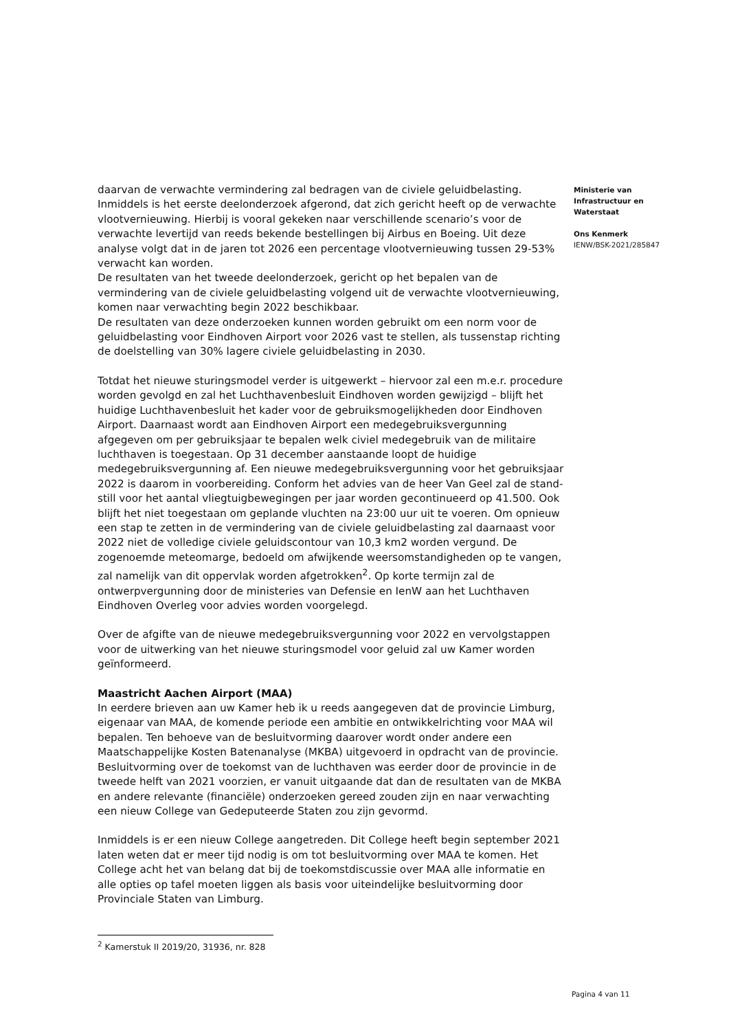daarvan de verwachte vermindering zal bedragen van de civiele geluidbelasting. Inmiddels is het eerste deelonderzoek afgerond, dat zich gericht heeft op de verwachte vlootvernieuwing. Hierbij is vooral gekeken naar verschillende scenario’s voor de verwachte levertijd van reeds bekende bestellingen bij Airbus en Boeing. Uit deze analyse volgt dat in de jaren tot 2026 een percentage vlootvernieuwing tussen 29-53% verwacht kan worden.
De resultaten van het tweede deelonderzoek, gericht op het bepalen van de vermindering van de civiele geluidbelasting volgend uit de verwachte vlootvernieuwing, komen naar verwachting begin 2022 beschikbaar.
De resultaten van deze onderzoeken kunnen worden gebruikt om een norm voor de geluidbelasting voor Eindhoven Airport voor 2026 vast te stellen, als tussenstap richting de doelstelling van 30% lagere civiele geluidbelasting in 2030.
Totdat het nieuwe sturingsmodel verder is uitgewerkt – hiervoor zal een m.e.r. procedure worden gevolgd en zal het Luchthavenbesluit Eindhoven worden gewijzigd – blijft het huidige Luchthavenbesluit het kader voor de gebruiksmogelijkheden door Eindhoven Airport. Daarnaast wordt aan Eindhoven Airport een medegebruiksvergunning afgegeven om per gebruiksjaar te bepalen welk civiel medegebruik van de militaire luchthaven is toegestaan. Op 31 december aanstaande loopt de huidige medegebruiksvergunning af. Een nieuwe medegebruiksvergunning voor het gebruiksjaar 2022 is daarom in voorbereiding. Conform het advies van de heer Van Geel zal de stand-still voor het aantal vliegtuigbewegingen per jaar worden gecontinueerd op 41.500. Ook blijft het niet toegestaan om geplande vluchten na 23:00 uur uit te voeren. Om opnieuw een stap te zetten in de vermindering van de civiele geluidbelasting zal daarnaast voor 2022 niet de volledige civiele geluidscontour van 10,3 km2 worden vergund. De zogenoemde meteomarge, bedoeld om afwijkende weersomstandigheden op te vangen, zal namelijk van dit oppervlak worden afgetrokken<sup>2</sup>. Op korte termijn zal de ontwerpvergunning door de ministeries van Defensie en IenW aan het Luchthaven Eindhoven Overleg voor advies worden voorgelegd.
Over de afgifte van de nieuwe medegebruiksvergunning voor 2022 en vervolgstappen voor de uitwerking van het nieuwe sturingsmodel voor geluid zal uw Kamer worden geïnformeerd.
Maastricht Aachen Airport (MAA)
In eerdere brieven aan uw Kamer heb ik u reeds aangegeven dat de provincie Limburg, eigenaar van MAA, de komende periode een ambitie en ontwikkelrichting voor MAA wil bepalen. Ten behoeve van de besluitvorming daarover wordt onder andere een Maatschappelijke Kosten Batenanalyse (MKBA) uitgevoerd in opdracht van de provincie. Besluitvorming over de toekomst van de luchthaven was eerder door de provincie in de tweede helft van 2021 voorzien, er vanuit uitgaande dat dan de resultaten van de MKBA en andere relevante (financiële) onderzoeken gereed zouden zijn en naar verwachting een nieuw College van Gedeputeerde Staten zou zijn gevormd.
Inmiddels is er een nieuw College aangetreden. Dit College heeft begin september 2021 laten weten dat er meer tijd nodig is om tot besluitvorming over MAA te komen. Het College acht het van belang dat bij de toekomstdiscussie over MAA alle informatie en alle opties op tafel moeten liggen als basis voor uiteindelijke besluitvorming door Provinciale Staten van Limburg.
Ministerie van
Infrastructuur en
Waterstaat
Ons Kenmerk
IENW/BSK-2021/285847
<sup>2</sup> Kamerstuk II 2019/20, 31936, nr. 828
Pagina 4 van 11